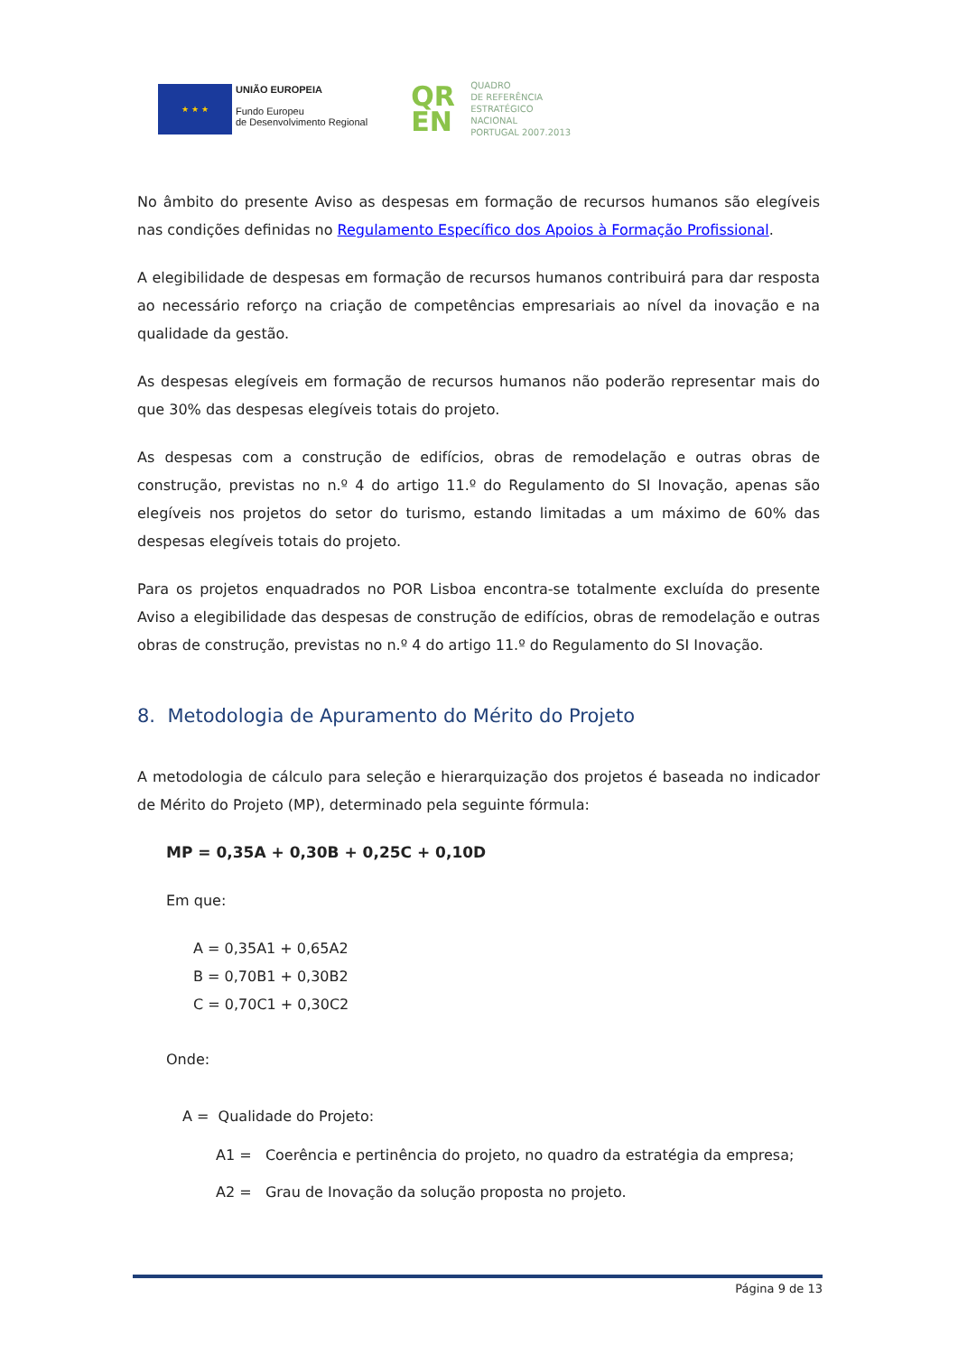★ ★ ★
UNIÃO EUROPEIA
Fundo Europeu
de Desenvolvimento Regional
QR
EN
QUADRO
DE REFERÊNCIA
ESTRATÉGICO
NACIONAL
PORTUGAL 2007.2013
No âmbito do presente Aviso as despesas em formação de recursos humanos são elegíveis nas condições definidas no Regulamento Específico dos Apoios à Formação Profissional.
A elegibilidade de despesas em formação de recursos humanos contribuirá para dar resposta ao necessário reforço na criação de competências empresariais ao nível da inovação e na qualidade da gestão.
As despesas elegíveis em formação de recursos humanos não poderão representar mais do que 30% das despesas elegíveis totais do projeto.
As despesas com a construção de edifícios, obras de remodelação e outras obras de construção, previstas no n.º 4 do artigo 11.º do Regulamento do SI Inovação, apenas são elegíveis nos projetos do setor do turismo, estando limitadas a um máximo de 60% das despesas elegíveis totais do projeto.
Para os projetos enquadrados no POR Lisboa encontra-se totalmente excluída do presente Aviso a elegibilidade das despesas de construção de edifícios, obras de remodelação e outras obras de construção, previstas no n.º 4 do artigo 11.º do Regulamento do SI Inovação.
8. Metodologia de Apuramento do Mérito do Projeto
A metodologia de cálculo para seleção e hierarquização dos projetos é baseada no indicador de Mérito do Projeto (MP), determinado pela seguinte fórmula:
MP = 0,35A + 0,30B + 0,25C + 0,10D
Em que:
A = 0,35A1 + 0,65A2
B = 0,70B1 + 0,30B2
C = 0,70C1 + 0,30C2
Onde:
A = Qualidade do Projeto:
A1 = Coerência e pertinência do projeto, no quadro da estratégia da empresa;
A2 = Grau de Inovação da solução proposta no projeto.
Página 9 de 13